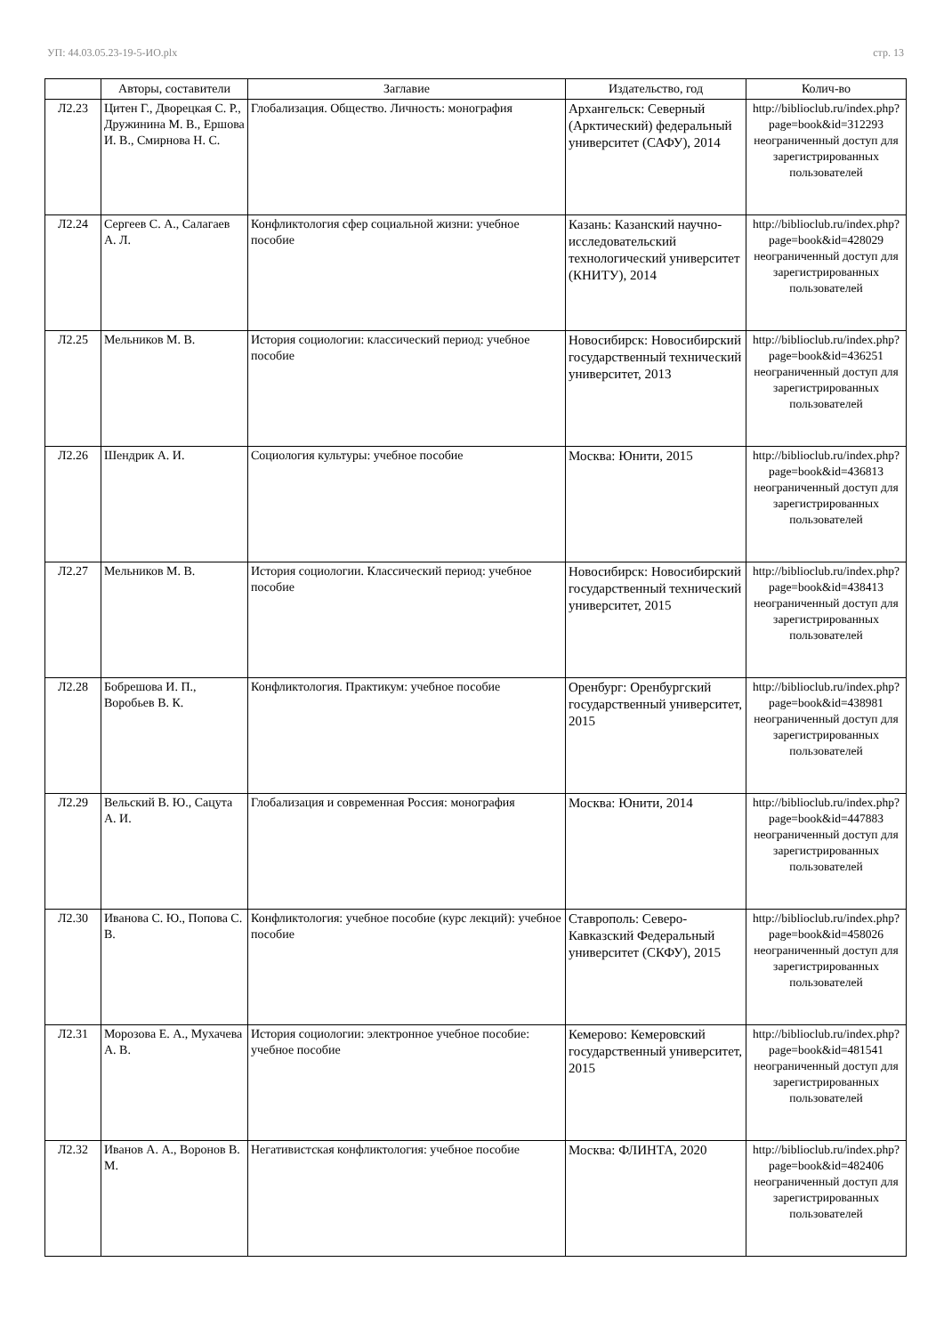УП: 44.03.05.23-19-5-ИО.plx стр. 13
| | Авторы, составители | Заглавие | Издательство, год | Колич-во |
| --- | --- | --- | --- | --- |
| Л2.23 | Цитен Г., Дворецкая С. Р., Дружинина М. В., Ершова И. В., Смирнова Н. С. | Глобализация. Общество. Личность: монография | Архангельск: Северный (Арктический) федеральный университет (САФУ), 2014 | http://biblioclub.ru/index.php?page=book&id=312293 неограниченный доступ для зарегистрированных пользователей |
| Л2.24 | Сергеев С. А., Салагаев А. Л. | Конфликтология сфер социальной жизни: учебное пособие | Казань: Казанский научно-исследовательский технологический университет (КНИТУ), 2014 | http://biblioclub.ru/index.php?page=book&id=428029 неограниченный доступ для зарегистрированных пользователей |
| Л2.25 | Мельников М. В. | История социологии: классический период: учебное пособие | Новосибирск: Новосибирский государственный технический университет, 2013 | http://biblioclub.ru/index.php?page=book&id=436251 неограниченный доступ для зарегистрированных пользователей |
| Л2.26 | Шендрик А. И. | Социология культуры: учебное пособие | Москва: Юнити, 2015 | http://biblioclub.ru/index.php?page=book&id=436813 неограниченный доступ для зарегистрированных пользователей |
| Л2.27 | Мельников М. В. | История социологии. Классический период: учебное пособие | Новосибирск: Новосибирский государственный технический университет, 2015 | http://biblioclub.ru/index.php?page=book&id=438413 неограниченный доступ для зарегистрированных пользователей |
| Л2.28 | Бобрешова И. П., Воробьев В. К. | Конфликтология. Практикум: учебное пособие | Оренбург: Оренбургский государственный университет, 2015 | http://biblioclub.ru/index.php?page=book&id=438981 неограниченный доступ для зарегистрированных пользователей |
| Л2.29 | Вельский В. Ю., Сацута А. И. | Глобализация и современная Россия: монография | Москва: Юнити, 2014 | http://biblioclub.ru/index.php?page=book&id=447883 неограниченный доступ для зарегистрированных пользователей |
| Л2.30 | Иванова С. Ю., Попова С. В. | Конфликтология: учебное пособие (курс лекций): учебное пособие | Ставрополь: Северо-Кавказский Федеральный университет (СКФУ), 2015 | http://biblioclub.ru/index.php?page=book&id=458026 неограниченный доступ для зарегистрированных пользователей |
| Л2.31 | Морозова Е. А., Мухачева А. В. | История социологии: электронное учебное пособие: учебное пособие | Кемерово: Кемеровский государственный университет, 2015 | http://biblioclub.ru/index.php?page=book&id=481541 неограниченный доступ для зарегистрированных пользователей |
| Л2.32 | Иванов А. А., Воронов В. М. | Негативистская конфликтология: учебное пособие | Москва: ФЛИНТА, 2020 | http://biblioclub.ru/index.php?page=book&id=482406 неограниченный доступ для зарегистрированных пользователей |